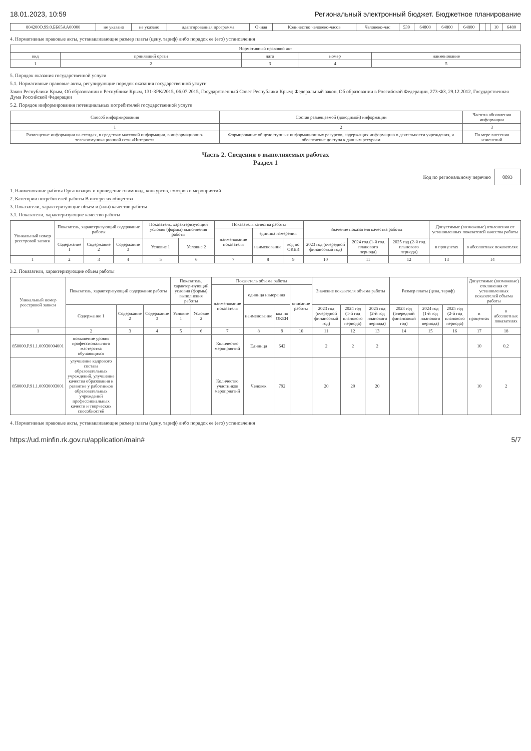18.01.2023, 10:59 Региональный электронный бюджет. Бюджетное планирование
| 804200О.99.0.ББ65АА00000 | не указано | не указано | адаптированная программа | Очная | Количество человеко-часов | Человеко-час | 539 | 64800 | 64800 | 64800 | | | 10 | 6480 |
4. Нормативные правовые акты, устанавливающие размер платы (цену, тариф) либо порядок ее (его) установления
| Нормативный правовой акт | | | | |
| --- | --- | --- | --- | --- |
| вид | принявший орган | дата | номер | наименование |
| 1 | 2 | 3 | 4 | 5 |
5. Порядок оказания государственной услуги
5.1. Нормативные правовые акты, регулирующие порядок оказания государственной услуги
Закон Республики Крым, Об образовании в Республике Крым, 131-ЗРК/2015, 06.07.2015, Государственный Совет Республики Крым; Федеральный закон, Об образовании в Российской Федерации, 273-ФЗ, 29.12.2012, Государственная Дума Российской Федерации
5.2. Порядок информирования потенциальных потребителей государственной услуги
| Способ информирования | Состав размещаемой (доводимой) информации | Частота обновления информации |
| --- | --- | --- |
| 1 | 2 | 3 |
| Размещение информации на стендах, в средствах массовой информации, в информационно-телекоммуникационной сети «Интернет» | Формирование общедоступных информационных ресурсов, содержащих информацию о деятельности учреждения, и обеспечение доступа к данным ресурсам | По мере внесения изменений |
Часть 2. Сведения о выполняемых работах
Раздел 1
Код по региональному перечню 0093
1. Наименование работы Организация и проведение олимпиад, конкурсов, смотров и мероприятий
2. Категории потребителей работы В интересах общества
3. Показатели, характеризующие объем и (или) качество работы
3.1. Показатели, характеризующие качество работы
| Уникальный номер реестровой записи | Показатель, характеризующий содержание работы | | | Показатель, характеризующий условия (формы) выполнения работы | | Показатель качества работы | | | Значение показателя качества работы | | | Допустимые (возможные) отклонения от установленных показателей качества работы | |
| --- | --- | --- | --- | --- | --- | --- | --- | --- | --- | --- | --- | --- | --- |
| | | | | | | наименование показателя | единица измерения | | | | | | |
| | Содержание 1 | Содержание 2 | Содержание 3 | Условие 1 | Условие 2 | | наименование | код по ОКЕИ | 2023 год (очередной финансовый год) | 2024 год (1-й год планового периода) | 2025 год (2-й год планового периода) | в процентах | в абсолютных показателях |
| 1 | 2 | 3 | 4 | 5 | 6 | 7 | 8 | 9 | 10 | 11 | 12 | 13 | 14 |
3.2. Показатели, характеризующие объем работы
| Уникальный номер реестровой записи | Показатель, характеризующий содержание работы | | | Показатель, характеризующий условия (формы) выполнения работы | | Показатель объема работы | | | | Значение показателя объема работы | | | Размер платы (цена, тариф) | | | Допустимые (возможные) отклонения от установленных показателей объема работы | |
| --- | --- | --- | --- | --- | --- | --- | --- | --- | --- | --- | --- | --- | --- | --- | --- | --- | --- |
| | | | | | | наименование показателя | единица измерения | | описание работы | | | | | | | | |
| | Содержание 1 | Содержание 2 | Содержание 3 | Условие 1 | Условие 2 | | наименование | код по ОКЕИ | | 2023 год (очередной финансовый год) | 2024 год (1-й год планового периода) | 2025 год (2-й год планового периода) | 2023 год (очередной финансовый год) | 2024 год (1-й год планового периода) | 2025 год (2-й год планового периода) | в процентах | в абсолютных показателях |
| 1 | 2 | 3 | 4 | 5 | 6 | 7 | 8 | 9 | 10 | 11 | 12 | 13 | 14 | 15 | 16 | 17 | 18 |
| 850000.Р.91.1.00930004001 | повышение уровня профессионального мастерства обучающихся | | | | | Количество мероприятий | Единица | 642 | | 2 | 2 | 2 | | | | 10 | 0,2 |
| 850000.Р.91.1.00930003001 | улучшение кадрового состава образовательных учреждений, улучшение качества образования и развитие у работников образовательных учреждений профессиональных качеств и творческих способностей | | | | | Количество участников мероприятий | Человек | 792 | | 20 | 20 | 20 | | | | 10 | 2 |
4. Нормативные правовые акты, устанавливающие размер платы (цену, тариф) либо порядок ее (его) установления
https://ud.minfin.rk.gov.ru/application/main# 5/7